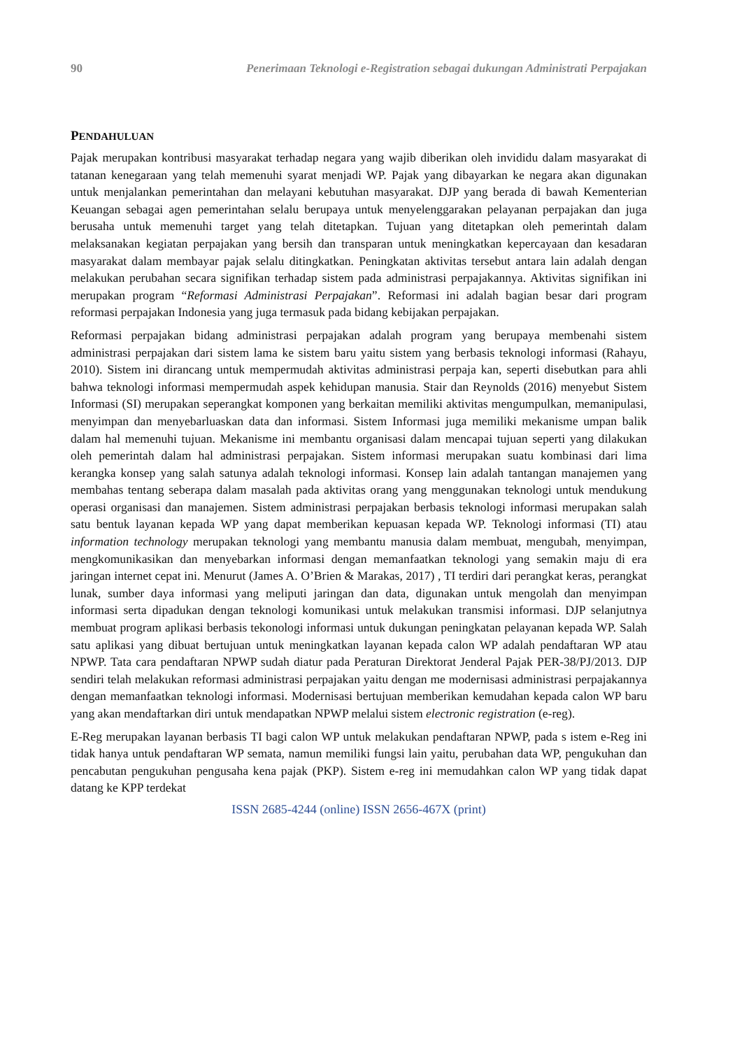90 Penerimaan Teknologi e-Registration sebagai dukungan Administrati Perpajakan
PENDAHULUAN
Pajak merupakan kontribusi masyarakat terhadap negara yang wajib diberikan oleh invididu dalam masyarakat di tatanan kenegaraan yang telah memenuhi syarat menjadi WP. Pajak yang dibayarkan ke negara akan digunakan untuk menjalankan pemerintahan dan melayani kebutuhan masyarakat. DJP yang berada di bawah Kementerian Keuangan sebagai agen pemerintahan selalu berupaya untuk menyelenggarakan pelayanan perpajakan dan juga berusaha untuk memenuhi target yang telah ditetapkan. Tujuan yang ditetapkan oleh pemerintah dalam melaksanakan kegiatan perpajakan yang bersih dan transparan untuk meningkatkan kepercayaan dan kesadaran masyarakat dalam membayar pajak selalu ditingkatkan. Peningkatan aktivitas tersebut antara lain adalah dengan melakukan perubahan secara signifikan terhadap sistem pada administrasi perpajakannya. Aktivitas signifikan ini merupakan program “Reformasi Administrasi Perpajakan”. Reformasi ini adalah bagian besar dari program reformasi perpajakan Indonesia yang juga termasuk pada bidang kebijakan perpajakan.
Reformasi perpajakan bidang administrasi perpajakan adalah program yang berupaya membenahi sistem administrasi perpajakan dari sistem lama ke sistem baru yaitu sistem yang berbasis teknologi informasi (Rahayu, 2010). Sistem ini dirancang untuk mempermudah aktivitas administrasi perpaja kan, seperti disebutkan para ahli bahwa teknologi informasi mempermudah aspek kehidupan manusia. Stair dan Reynolds (2016) menyebut Sistem Informasi (SI) merupakan seperangkat komponen yang berkaitan memiliki aktivitas mengumpulkan, memanipulasi, menyimpan dan menyebarluaskan data dan informasi. Sistem Informasi juga memiliki mekanisme umpan balik dalam hal memenuhi tujuan. Mekanisme ini membantu organisasi dalam mencapai tujuan seperti yang dilakukan oleh pemerintah dalam hal administrasi perpajakan. Sistem informasi merupakan suatu kombinasi dari lima kerangka konsep yang salah satunya adalah teknologi informasi. Konsep lain adalah tantangan manajemen yang membahas tentang seberapa dalam masalah pada aktivitas orang yang menggunakan teknologi untuk mendukung operasi organisasi dan manajemen. Sistem administrasi perpajakan berbasis teknologi informasi merupakan salah satu bentuk layanan kepada WP yang dapat memberikan kepuasan kepada WP. Teknologi informasi (TI) atau information technology merupakan teknologi yang membantu manusia dalam membuat, mengubah, menyimpan, mengkomunikasikan dan menyebarkan informasi dengan memanfaatkan teknologi yang semakin maju di era jaringan internet cepat ini. Menurut (James A. O’Brien & Marakas, 2017) , TI terdiri dari perangkat keras, perangkat lunak, sumber daya informasi yang meliputi jaringan dan data, digunakan untuk mengolah dan menyimpan informasi serta dipadukan dengan teknologi komunikasi untuk melakukan transmisi informasi. DJP selanjutnya membuat program aplikasi berbasis tekonologi informasi untuk dukungan peningkatan pelayanan kepada WP. Salah satu aplikasi yang dibuat bertujuan untuk meningkatkan layanan kepada calon WP adalah pendaftaran WP atau NPWP. Tata cara pendaftaran NPWP sudah diatur pada Peraturan Direktorat Jenderal Pajak PER-38/PJ/2013. DJP sendiri telah melakukan reformasi administrasi perpajakan yaitu dengan me modernisasi administrasi perpajakannya dengan memanfaatkan teknologi informasi. Modernisasi bertujuan memberikan kemudahan kepada calon WP baru yang akan mendaftarkan diri untuk mendapatkan NPWP melalui sistem electronic registration (e-reg).
E-Reg merupakan layanan berbasis TI bagi calon WP untuk melakukan pendaftaran NPWP, pada s istem e-Reg ini tidak hanya untuk pendaftaran WP semata, namun memiliki fungsi lain yaitu, perubahan data WP, pengukuhan dan pencabutan pengukuhan pengusaha kena pajak (PKP). Sistem e-reg ini memudahkan calon WP yang tidak dapat datang ke KPP terdekat
ISSN 2685-4244 (online) ISSN 2656-467X (print)